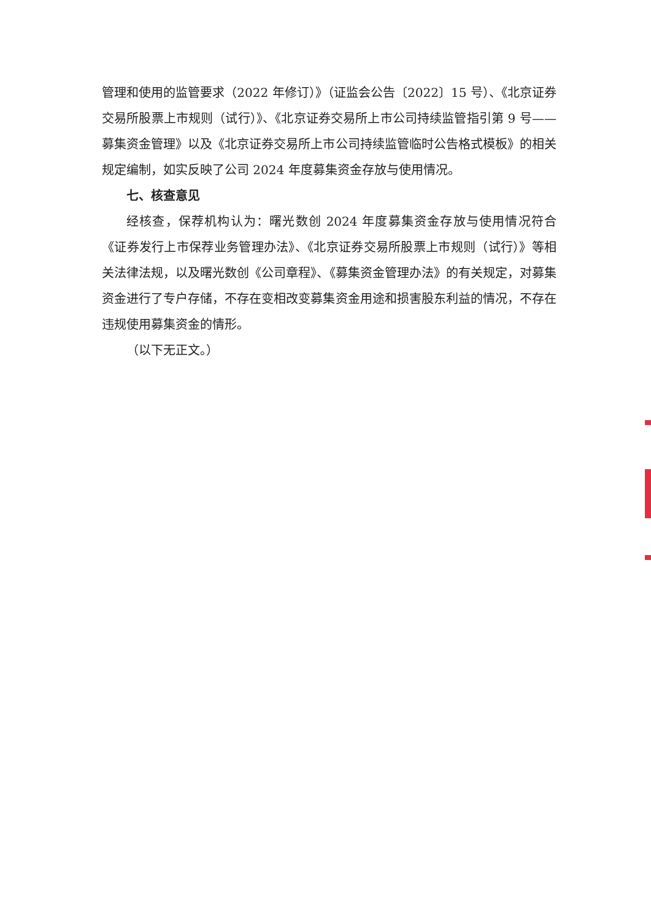管理和使用的监管要求（2022 年修订）》（证监会公告〔2022〕15 号）、《北京证券交易所股票上市规则（试行）》、《北京证券交易所上市公司持续监管指引第 9 号——募集资金管理》以及《北京证券交易所上市公司持续监管临时公告格式模板》的相关规定编制，如实反映了公司 2024 年度募集资金存放与使用情况。
七、核查意见
经核查，保荐机构认为：曙光数创 2024 年度募集资金存放与使用情况符合《证券发行上市保荐业务管理办法》、《北京证券交易所股票上市规则（试行）》等相关法律法规，以及曙光数创《公司章程》、《募集资金管理办法》的有关规定，对募集资金进行了专户存储，不存在变相改变募集资金用途和损害股东利益的情况，不存在违规使用募集资金的情形。
（以下无正文。）